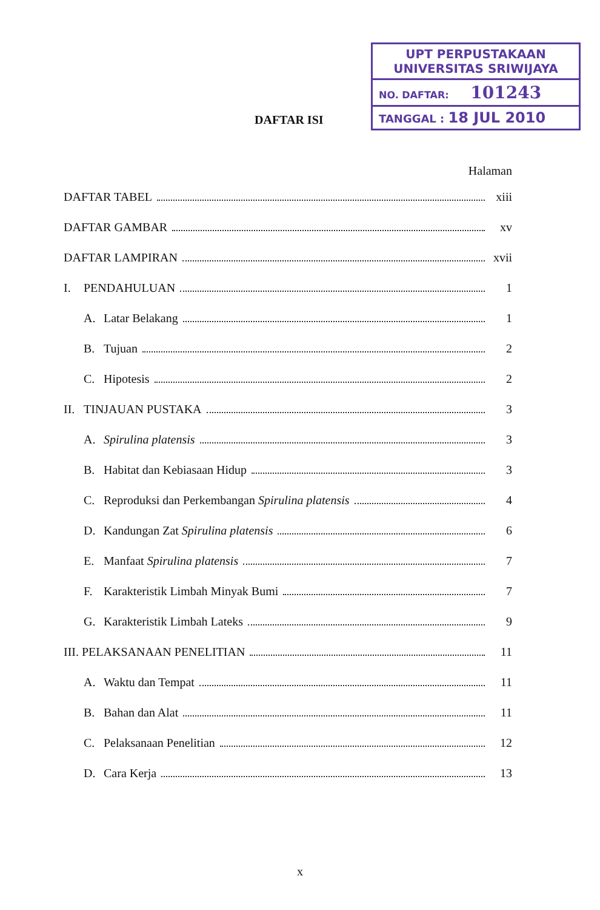UPT PERPUSTAKAAN
UNIVERSITAS SRIWIJAYA
NO. DAFTAR: 101243
TANGGAL : 18 JUL 2010
DAFTAR ISI
Halaman
DAFTAR TABEL xiii
DAFTAR GAMBAR xv
DAFTAR LAMPIRAN xvii
I. PENDAHULUAN 1
A. Latar Belakang 1
B. Tujuan 2
C. Hipotesis 2
II. TINJAUAN PUSTAKA 3
A. Spirulina platensis 3
B. Habitat dan Kebiasaan Hidup 3
C. Reproduksi dan Perkembangan Spirulina platensis 4
D. Kandungan Zat Spirulina platensis 6
E. Manfaat Spirulina platensis 7
F. Karakteristik Limbah Minyak Bumi 7
G. Karakteristik Limbah Lateks 9
III. PELAKSANAAN PENELITIAN 11
A. Waktu dan Tempat 11
B. Bahan dan Alat 11
C. Pelaksanaan Penelitian 12
D. Cara Kerja 13
x